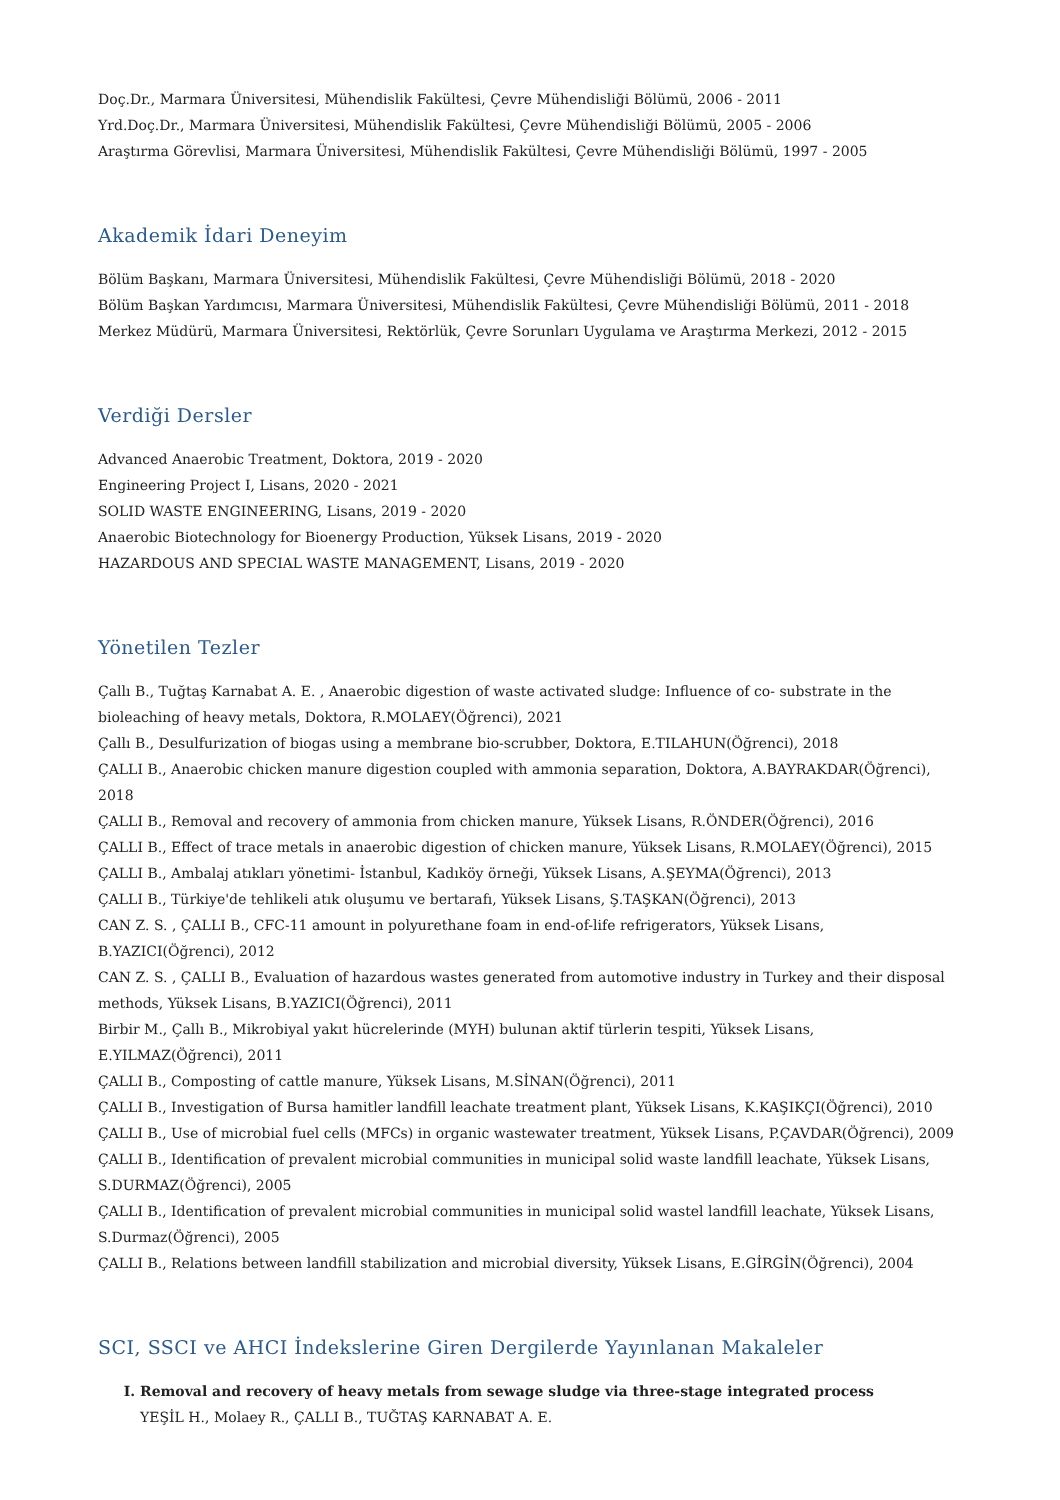Doç.Dr., Marmara Üniversitesi, Mühendislik Fakültesi, Çevre Mühendisliği Bölümü, 2006 - 2011
Yrd.Doç.Dr., Marmara Üniversitesi, Mühendislik Fakültesi, Çevre Mühendisliği Bölümü, 2005 - 2006
Araştırma Görevlisi, Marmara Üniversitesi, Mühendislik Fakültesi, Çevre Mühendisliği Bölümü, 1997 - 2005
Akademik İdari Deneyim
Bölüm Başkanı, Marmara Üniversitesi, Mühendislik Fakültesi, Çevre Mühendisliği Bölümü, 2018 - 2020
Bölüm Başkan Yardımcısı, Marmara Üniversitesi, Mühendislik Fakültesi, Çevre Mühendisliği Bölümü, 2011 - 2018
Merkez Müdürü, Marmara Üniversitesi, Rektörlük, Çevre Sorunları Uygulama ve Araştırma Merkezi, 2012 - 2015
Verdiği Dersler
Advanced Anaerobic Treatment, Doktora, 2019 - 2020
Engineering Project I, Lisans, 2020 - 2021
SOLID WASTE ENGINEERING, Lisans, 2019 - 2020
Anaerobic Biotechnology for Bioenergy Production, Yüksek Lisans, 2019 - 2020
HAZARDOUS AND SPECIAL WASTE MANAGEMENT, Lisans, 2019 - 2020
Yönetilen Tezler
Çallı B., Tuğtaş Karnabat A. E. , Anaerobic digestion of waste activated sludge: Influence of co- substrate in the bioleaching of heavy metals, Doktora, R.MOLAEY(Öğrenci), 2021
Çallı B., Desulfurization of biogas using a membrane bio-scrubber, Doktora, E.TILAHUN(Öğrenci), 2018
ÇALLI B., Anaerobic chicken manure digestion coupled with ammonia separation, Doktora, A.BAYRAKDAR(Öğrenci), 2018
ÇALLI B., Removal and recovery of ammonia from chicken manure, Yüksek Lisans, R.ÖNDER(Öğrenci), 2016
ÇALLI B., Effect of trace metals in anaerobic digestion of chicken manure, Yüksek Lisans, R.MOLAEY(Öğrenci), 2015
ÇALLI B., Ambalaj atıkları yönetimi- İstanbul, Kadıköy örneği, Yüksek Lisans, A.ŞEYMA(Öğrenci), 2013
ÇALLI B., Türkiye'de tehlikeli atık oluşumu ve bertarafı, Yüksek Lisans, Ş.TAŞKAN(Öğrenci), 2013
CAN Z. S. , ÇALLI B., CFC-11 amount in polyurethane foam in end-of-life refrigerators, Yüksek Lisans, B.YAZICI(Öğrenci), 2012
CAN Z. S. , ÇALLI B., Evaluation of hazardous wastes generated from automotive industry in Turkey and their disposal methods, Yüksek Lisans, B.YAZICI(Öğrenci), 2011
Birbir M., Çallı B., Mikrobiyal yakıt hücrelerinde (MYH) bulunan aktif türlerin tespiti, Yüksek Lisans, E.YILMAZ(Öğrenci), 2011
ÇALLI B., Composting of cattle manure, Yüksek Lisans, M.SİNAN(Öğrenci), 2011
ÇALLI B., Investigation of Bursa hamitler landfill leachate treatment plant, Yüksek Lisans, K.KAŞIKÇI(Öğrenci), 2010
ÇALLI B., Use of microbial fuel cells (MFCs) in organic wastewater treatment, Yüksek Lisans, P.ÇAVDAR(Öğrenci), 2009
ÇALLI B., Identification of prevalent microbial communities in municipal solid waste landfill leachate, Yüksek Lisans, S.DURMAZ(Öğrenci), 2005
ÇALLI B., Identification of prevalent microbial communities in municipal solid wastel landfill leachate, Yüksek Lisans, S.Durmaz(Öğrenci), 2005
ÇALLI B., Relations between landfill stabilization and microbial diversity, Yüksek Lisans, E.GİRGİN(Öğrenci), 2004
SCI, SSCI ve AHCI İndekslerine Giren Dergilerde Yayınlanan Makaleler
I. Removal and recovery of heavy metals from sewage sludge via three-stage integrated process
YEŞİL H., Molaey R., ÇALLI B., TUĞTAŞ KARNABAT A. E.